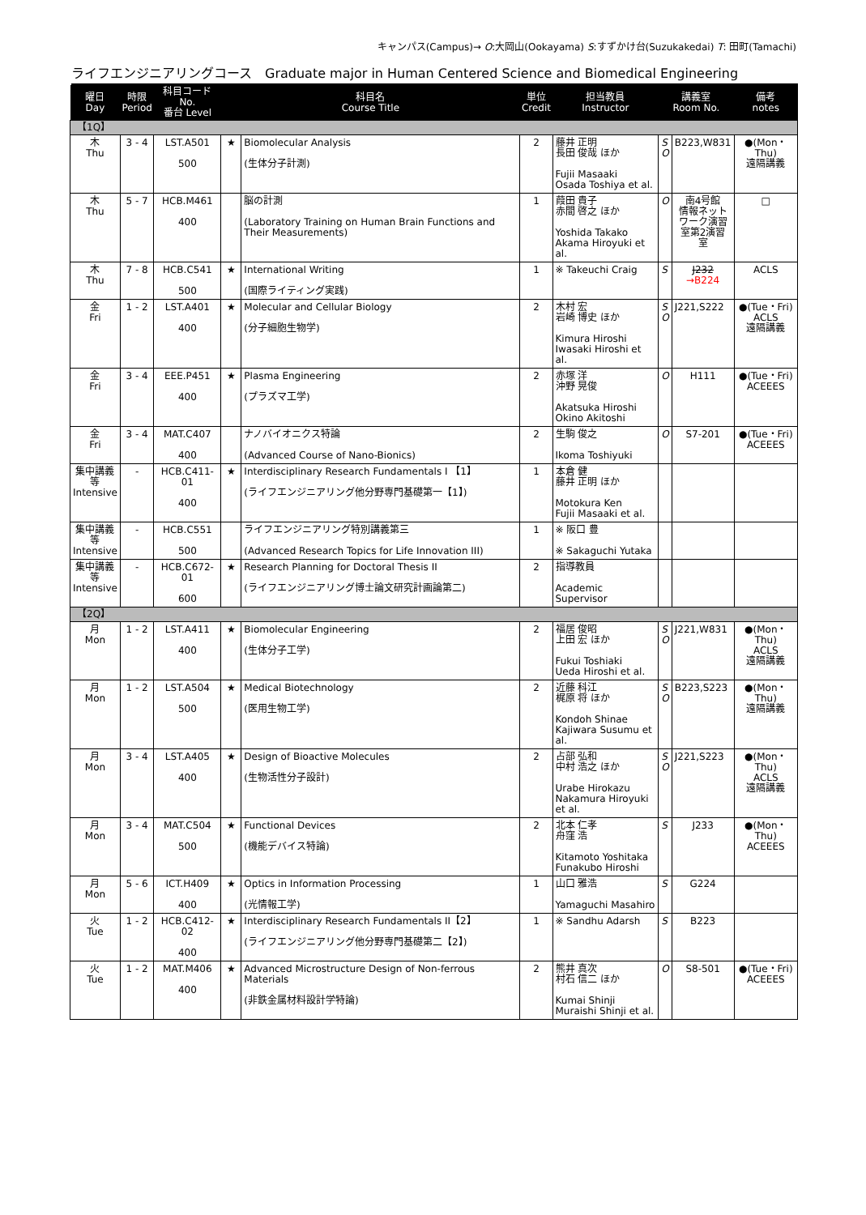キャンパス(Campus)→ O:大岡山(Ookayama) S:すずかけ台(Suzukakedai) T: 田町(Tamachi)
ライフエンジニアリングコース　Graduate major in Human Centered Science and Biomedical Engineering
| 曜日 Day | 時限 Period | 科目コード No. 番台 Level | 科目名 Course Title | | 単位 Credit | 担当教員 Instructor | 講義室 Room No. | | 備考 notes |
| --- | --- | --- | --- | --- | --- | --- | --- | --- | --- |
| 【1Q】 | | | | | | | | | |
| 木 Thu | 3 - 4 | LST.A501 500 | ★ | Biomolecular Analysis (生体分子計測) | 2 | 藤井 正明 長田 俊哉 ほか Fujii Masaaki Osada Toshiya et al. | S O | B223,W831 | ●(Mon・Thu) 遠隔講義 |
| 木 Thu | 5 - 7 | HCB.M461 400 | | 脳の計測 (Laboratory Training on Human Brain Functions and Their Measurements) | 1 | 葭田 貴子 赤間 啓之 ほか Yoshida Takako Akama Hiroyuki et al. | O | 南4号館 情報ネット ワーク演習 室第2演習 室 | □ |
| 木 Thu | 7 - 8 | HCB.C541 500 | ★ | International Writing (国際ライティング実践) | 1 | ※ Takeuchi Craig | S | J232 →B224 | ACLS |
| 金 Fri | 1 - 2 | LST.A401 400 | ★ | Molecular and Cellular Biology (分子細胞生物学) | 2 | 木村 宏 岩崎 博史 ほか Kimura Hiroshi Iwasaki Hiroshi et al. | S O | J221,S222 | ●(Tue・Fri) ACLS 遠隔講義 |
| 金 Fri | 3 - 4 | EEE.P451 400 | ★ | Plasma Engineering (プラズマ工学) | 2 | 赤塚 洋 沖野 晃俊 Akatsuka Hiroshi Okino Akitoshi | O | H111 | ●(Tue・Fri) ACEEES |
| 金 Fri | 3 - 4 | MAT.C407 400 | | ナノバイオニクス特論 (Advanced Course of Nano-Bionics) | 2 | 生駒 俊之 Ikoma Toshiyuki | O | S7-201 | ●(Tue・Fri) ACEEES |
| 集中講義 等 Intensive | - | HCB.C411-01 400 | ★ | Interdisciplinary Research Fundamentals I 【1】 (ライフエンジニアリング他分野専門基礎第一【1】) | 1 | 本倉 健 藤井 正明 ほか Motokura Ken Fujii Masaaki et al. | | | |
| 集中講義 等 Intensive | - | HCB.C551 500 | | ライフエンジニアリング特別講義第三 (Advanced Research Topics for Life Innovation III) | 1 | ※ 阪口 豊 ※ Sakaguchi Yutaka | | | |
| 集中講義 等 Intensive | - | HCB.C672-01 600 | ★ | Research Planning for Doctoral Thesis II (ライフエンジニアリング博士論文研究計画論第二) | 2 | 指導教員 Academic Supervisor | | | |
| 【2Q】 | | | | | | | | | |
| 月 Mon | 1 - 2 | LST.A411 400 | ★ | Biomolecular Engineering (生体分子工学) | 2 | 福居 俊昭 上田 宏 ほか Fukui Toshiaki Ueda Hiroshi et al. | S O | J221,W831 | ●(Mon・Thu) ACLS 遠隔講義 |
| 月 Mon | 1 - 2 | LST.A504 500 | ★ | Medical Biotechnology (医用生物工学) | 2 | 近藤 科江 梶原 将 ほか Kondoh Shinae Kajiwara Susumu et al. | S O | B223,S223 | ●(Mon・Thu) 遠隔講義 |
| 月 Mon | 3 - 4 | LST.A405 400 | ★ | Design of Bioactive Molecules (生物活性分子設計) | 2 | 占部 弘和 中村 浩之 ほか Urabe Hirokazu Nakamura Hiroyuki et al. | S O | J221,S223 | ●(Mon・Thu) ACLS 遠隔講義 |
| 月 Mon | 3 - 4 | MAT.C504 500 | ★ | Functional Devices (機能デバイス特論) | 2 | 北本 仁孝 舟窪 浩 Kitamoto Yoshitaka Funakubo Hiroshi | S | J233 | ●(Mon・Thu) ACEEES |
| 月 Mon | 5 - 6 | ICT.H409 400 | ★ | Optics in Information Processing (光情報工学) | 1 | 山口 雅浩 Yamaguchi Masahiro | S | G224 | |
| 火 Tue | 1 - 2 | HCB.C412-02 400 | ★ | Interdisciplinary Research Fundamentals II【2】 (ライフエンジニアリング他分野専門基礎第二【2】) | 1 | ※ Sandhu Adarsh | S | B223 | |
| 火 Tue | 1 - 2 | MAT.M406 400 | ★ | Advanced Microstructure Design of Non-ferrous Materials (非鉄金属材料設計学特論) | 2 | 熊井 真次 村石 信二 ほか Kumai Shinji Muraishi Shinji et al. | O | S8-501 | ●(Tue・Fri) ACEEES |